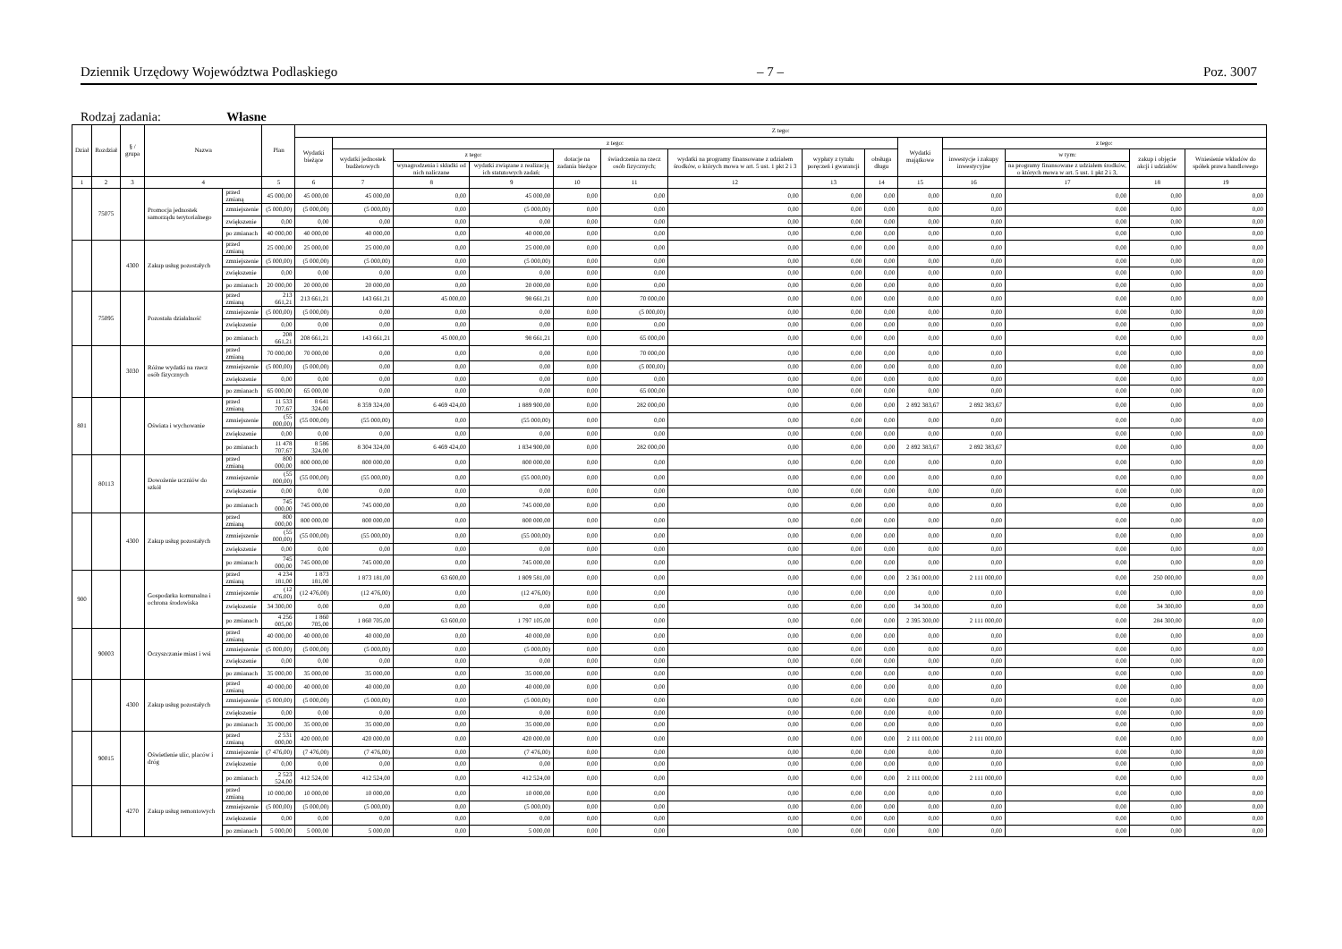Dziennik Urzędowy Województwa Podlaskiego – 7 – Poz. 3007
Rodzaj zadania: Własne
| Dział | Rozdział | § / grupa | Nazwa | | Plan | Z tego: | | | | | | | | | | | | | |
| --- | --- | --- | --- | --- | --- | --- | --- | --- | --- | --- | --- | --- | --- | --- | --- | --- | --- | --- | --- |
| | | | | | | Wydatki bieżące | z tego: | | | | | | | | Wydatki majątkowe | z tego: | | | |
| | | | | | | | wydatki jednostek budżetowych | z tego: | | dotacje na zadania bieżące | świadczenia na rzecz osób fizycznych; | wydatki na programy finansowane z udziałem środków, o których mowa w art. 5 ust. 1 pkt 2 i 3 | wypłaty z tytułu poręczeń i gwarancji | obsługa długu | | inwestycje i zakupy inwestycyjne | w tym: | zakup i objęcie akcji i udziałów | Wniesienie wkładów do spółek prawa handlowego |
| | | | | | | | | wynagrodzenia i składki od nich naliczane | wydatki związane z realizacją ich statutowych zadań; | | | | | | | | na programy finansowane z udziałem środków, o których mowa w art. 5 ust. 1 pkt 2 i 3, | | |
| 1 | 2 | 3 | 4 | | 5 | 6 | 7 | 8 | 9 | 10 | 11 | 12 | 13 | 14 | 15 | 16 | 17 | 18 | 19 |
| | 75075 | | Promocja jednostek samorządu terytorialnego | przed zmianą | 45 000,00 | 45 000,00 | 45 000,00 | 0,00 | 45 000,00 | 0,00 | 0,00 | 0,00 | 0,00 | 0,00 | 0,00 | 0,00 | 0,00 | 0,00 | 0,00 |
| | | | | zmniejszenie | (5 000,00) | (5 000,00) | (5 000,00) | 0,00 | (5 000,00) | 0,00 | 0,00 | 0,00 | 0,00 | 0,00 | 0,00 | 0,00 | 0,00 | 0,00 | 0,00 |
| | | | | zwiększenie | 0,00 | 0,00 | 0,00 | 0,00 | 0,00 | 0,00 | 0,00 | 0,00 | 0,00 | 0,00 | 0,00 | 0,00 | 0,00 | 0,00 | 0,00 |
| | | | | po zmianach | 40 000,00 | 40 000,00 | 40 000,00 | 0,00 | 40 000,00 | 0,00 | 0,00 | 0,00 | 0,00 | 0,00 | 0,00 | 0,00 | 0,00 | 0,00 | 0,00 |
| | | 4300 | Zakup usług pozostałych | przed zmianą | 25 000,00 | 25 000,00 | 25 000,00 | 0,00 | 25 000,00 | 0,00 | 0,00 | 0,00 | 0,00 | 0,00 | 0,00 | 0,00 | 0,00 | 0,00 | 0,00 |
| | | | | zmniejszenie | (5 000,00) | (5 000,00) | (5 000,00) | 0,00 | (5 000,00) | 0,00 | 0,00 | 0,00 | 0,00 | 0,00 | 0,00 | 0,00 | 0,00 | 0,00 | 0,00 |
| | | | | zwiększenie | 0,00 | 0,00 | 0,00 | 0,00 | 0,00 | 0,00 | 0,00 | 0,00 | 0,00 | 0,00 | 0,00 | 0,00 | 0,00 | 0,00 | 0,00 |
| | | | | po zmianach | 20 000,00 | 20 000,00 | 20 000,00 | 0,00 | 20 000,00 | 0,00 | 0,00 | 0,00 | 0,00 | 0,00 | 0,00 | 0,00 | 0,00 | 0,00 | 0,00 |
| | 75095 | | Pozostała działalność | przed zmianą | 213 661,21 | 213 661,21 | 143 661,21 | 45 000,00 | 98 661,21 | 0,00 | 70 000,00 | 0,00 | 0,00 | 0,00 | 0,00 | 0,00 | 0,00 | 0,00 | 0,00 |
| | | | | zmniejszenie | (5 000,00) | (5 000,00) | 0,00 | 0,00 | 0,00 | 0,00 | (5 000,00) | 0,00 | 0,00 | 0,00 | 0,00 | 0,00 | 0,00 | 0,00 | 0,00 |
| | | | | zwiększenie | 0,00 | 0,00 | 0,00 | 0,00 | 0,00 | 0,00 | 0,00 | 0,00 | 0,00 | 0,00 | 0,00 | 0,00 | 0,00 | 0,00 | 0,00 |
| | | | | po zmianach | 208 661,21 | 208 661,21 | 143 661,21 | 45 000,00 | 98 661,21 | 0,00 | 65 000,00 | 0,00 | 0,00 | 0,00 | 0,00 | 0,00 | 0,00 | 0,00 | 0,00 |
| | | 3030 | Różne wydatki na rzecz osób fizycznych | przed zmianą | 70 000,00 | 70 000,00 | 0,00 | 0,00 | 0,00 | 0,00 | 70 000,00 | 0,00 | 0,00 | 0,00 | 0,00 | 0,00 | 0,00 | 0,00 | 0,00 |
| | | | | zmniejszenie | (5 000,00) | (5 000,00) | 0,00 | 0,00 | 0,00 | 0,00 | (5 000,00) | 0,00 | 0,00 | 0,00 | 0,00 | 0,00 | 0,00 | 0,00 | 0,00 |
| | | | | zwiększenie | 0,00 | 0,00 | 0,00 | 0,00 | 0,00 | 0,00 | 0,00 | 0,00 | 0,00 | 0,00 | 0,00 | 0,00 | 0,00 | 0,00 | 0,00 |
| | | | | po zmianach | 65 000,00 | 65 000,00 | 0,00 | 0,00 | 0,00 | 0,00 | 65 000,00 | 0,00 | 0,00 | 0,00 | 0,00 | 0,00 | 0,00 | 0,00 | 0,00 |
| 801 | | | Oświata i wychowanie | przed zmianą | 11 533 707,67 | 8 641 324,00 | 8 359 324,00 | 6 469 424,00 | 1 889 900,00 | 0,00 | 282 000,00 | 0,00 | 0,00 | 0,00 | 2 892 383,67 | 2 892 383,67 | 0,00 | 0,00 | 0,00 |
| | | | | zmniejszenie | (55 000,00) | (55 000,00) | (55 000,00) | 0,00 | (55 000,00) | 0,00 | 0,00 | 0,00 | 0,00 | 0,00 | 0,00 | 0,00 | 0,00 | 0,00 | 0,00 |
| | | | | zwiększenie | 0,00 | 0,00 | 0,00 | 0,00 | 0,00 | 0,00 | 0,00 | 0,00 | 0,00 | 0,00 | 0,00 | 0,00 | 0,00 | 0,00 | 0,00 |
| | | | | po zmianach | 11 478 707,67 | 8 586 324,00 | 8 304 324,00 | 6 469 424,00 | 1 834 900,00 | 0,00 | 282 000,00 | 0,00 | 0,00 | 0,00 | 2 892 383,67 | 2 892 383,67 | 0,00 | 0,00 | 0,00 |
| | 80113 | | Dowożenie uczniów do szkół | przed zmianą | 800 000,00 | 800 000,00 | 800 000,00 | 0,00 | 800 000,00 | 0,00 | 0,00 | 0,00 | 0,00 | 0,00 | 0,00 | 0,00 | 0,00 | 0,00 | 0,00 |
| | | | | zmniejszenie | (55 000,00) | (55 000,00) | (55 000,00) | 0,00 | (55 000,00) | 0,00 | 0,00 | 0,00 | 0,00 | 0,00 | 0,00 | 0,00 | 0,00 | 0,00 | 0,00 |
| | | | | zwiększenie | 0,00 | 0,00 | 0,00 | 0,00 | 0,00 | 0,00 | 0,00 | 0,00 | 0,00 | 0,00 | 0,00 | 0,00 | 0,00 | 0,00 | 0,00 |
| | | | | po zmianach | 745 000,00 | 745 000,00 | 745 000,00 | 0,00 | 745 000,00 | 0,00 | 0,00 | 0,00 | 0,00 | 0,00 | 0,00 | 0,00 | 0,00 | 0,00 | 0,00 |
| | | 4300 | Zakup usług pozostałych | przed zmianą | 800 000,00 | 800 000,00 | 800 000,00 | 0,00 | 800 000,00 | 0,00 | 0,00 | 0,00 | 0,00 | 0,00 | 0,00 | 0,00 | 0,00 | 0,00 | 0,00 |
| | | | | zmniejszenie | (55 000,00) | (55 000,00) | (55 000,00) | 0,00 | (55 000,00) | 0,00 | 0,00 | 0,00 | 0,00 | 0,00 | 0,00 | 0,00 | 0,00 | 0,00 | 0,00 |
| | | | | zwiększenie | 0,00 | 0,00 | 0,00 | 0,00 | 0,00 | 0,00 | 0,00 | 0,00 | 0,00 | 0,00 | 0,00 | 0,00 | 0,00 | 0,00 | 0,00 |
| | | | | po zmianach | 745 000,00 | 745 000,00 | 745 000,00 | 0,00 | 745 000,00 | 0,00 | 0,00 | 0,00 | 0,00 | 0,00 | 0,00 | 0,00 | 0,00 | 0,00 | 0,00 |
| 900 | | | Gospodarka komunalna i ochrona środowiska | przed zmianą | 4 234 181,00 | 1 873 181,00 | 1 873 181,00 | 63 600,00 | 1 809 581,00 | 0,00 | 0,00 | 0,00 | 0,00 | 0,00 | 2 361 000,00 | 2 111 000,00 | 0,00 | 250 000,00 | 0,00 |
| | | | | zmniejszenie | (12 476,00) | (12 476,00) | (12 476,00) | 0,00 | (12 476,00) | 0,00 | 0,00 | 0,00 | 0,00 | 0,00 | 0,00 | 0,00 | 0,00 | 0,00 | 0,00 |
| | | | | zwiększenie | 34 300,00 | 0,00 | 0,00 | 0,00 | 0,00 | 0,00 | 0,00 | 0,00 | 0,00 | 0,00 | 34 300,00 | 0,00 | 0,00 | 34 300,00 | 0,00 |
| | | | | po zmianach | 4 256 005,00 | 1 860 705,00 | 1 860 705,00 | 63 600,00 | 1 797 105,00 | 0,00 | 0,00 | 0,00 | 0,00 | 0,00 | 2 395 300,00 | 2 111 000,00 | 0,00 | 284 300,00 | 0,00 |
| | 90003 | | Oczyszczanie miast i wsi | przed zmianą | 40 000,00 | 40 000,00 | 40 000,00 | 0,00 | 40 000,00 | 0,00 | 0,00 | 0,00 | 0,00 | 0,00 | 0,00 | 0,00 | 0,00 | 0,00 | 0,00 |
| | | | | zmniejszenie | (5 000,00) | (5 000,00) | (5 000,00) | 0,00 | (5 000,00) | 0,00 | 0,00 | 0,00 | 0,00 | 0,00 | 0,00 | 0,00 | 0,00 | 0,00 | 0,00 |
| | | | | zwiększenie | 0,00 | 0,00 | 0,00 | 0,00 | 0,00 | 0,00 | 0,00 | 0,00 | 0,00 | 0,00 | 0,00 | 0,00 | 0,00 | 0,00 | 0,00 |
| | | | | po zmianach | 35 000,00 | 35 000,00 | 35 000,00 | 0,00 | 35 000,00 | 0,00 | 0,00 | 0,00 | 0,00 | 0,00 | 0,00 | 0,00 | 0,00 | 0,00 | 0,00 |
| | | 4300 | Zakup usług pozostałych | przed zmianą | 40 000,00 | 40 000,00 | 40 000,00 | 0,00 | 40 000,00 | 0,00 | 0,00 | 0,00 | 0,00 | 0,00 | 0,00 | 0,00 | 0,00 | 0,00 | 0,00 |
| | | | | zmniejszenie | (5 000,00) | (5 000,00) | (5 000,00) | 0,00 | (5 000,00) | 0,00 | 0,00 | 0,00 | 0,00 | 0,00 | 0,00 | 0,00 | 0,00 | 0,00 | 0,00 |
| | | | | zwiększenie | 0,00 | 0,00 | 0,00 | 0,00 | 0,00 | 0,00 | 0,00 | 0,00 | 0,00 | 0,00 | 0,00 | 0,00 | 0,00 | 0,00 | 0,00 |
| | | | | po zmianach | 35 000,00 | 35 000,00 | 35 000,00 | 0,00 | 35 000,00 | 0,00 | 0,00 | 0,00 | 0,00 | 0,00 | 0,00 | 0,00 | 0,00 | 0,00 | 0,00 |
| | 90015 | | Oświetlenie ulic, placów i dróg | przed zmianą | 2 531 000,00 | 420 000,00 | 420 000,00 | 0,00 | 420 000,00 | 0,00 | 0,00 | 0,00 | 0,00 | 0,00 | 2 111 000,00 | 2 111 000,00 | 0,00 | 0,00 | 0,00 |
| | | | | zmniejszenie | (7 476,00) | (7 476,00) | (7 476,00) | 0,00 | (7 476,00) | 0,00 | 0,00 | 0,00 | 0,00 | 0,00 | 0,00 | 0,00 | 0,00 | 0,00 | 0,00 |
| | | | | zwiększenie | 0,00 | 0,00 | 0,00 | 0,00 | 0,00 | 0,00 | 0,00 | 0,00 | 0,00 | 0,00 | 0,00 | 0,00 | 0,00 | 0,00 | 0,00 |
| | | | | po zmianach | 2 523 524,00 | 412 524,00 | 412 524,00 | 0,00 | 412 524,00 | 0,00 | 0,00 | 0,00 | 0,00 | 0,00 | 2 111 000,00 | 2 111 000,00 | 0,00 | 0,00 | 0,00 |
| | | 4270 | Zakup usług remontowych | przed zmianą | 10 000,00 | 10 000,00 | 10 000,00 | 0,00 | 10 000,00 | 0,00 | 0,00 | 0,00 | 0,00 | 0,00 | 0,00 | 0,00 | 0,00 | 0,00 | 0,00 |
| | | | | zmniejszenie | (5 000,00) | (5 000,00) | (5 000,00) | 0,00 | (5 000,00) | 0,00 | 0,00 | 0,00 | 0,00 | 0,00 | 0,00 | 0,00 | 0,00 | 0,00 | 0,00 |
| | | | | zwiększenie | 0,00 | 0,00 | 0,00 | 0,00 | 0,00 | 0,00 | 0,00 | 0,00 | 0,00 | 0,00 | 0,00 | 0,00 | 0,00 | 0,00 | 0,00 |
| | | | | po zmianach | 5 000,00 | 5 000,00 | 5 000,00 | 0,00 | 5 000,00 | 0,00 | 0,00 | 0,00 | 0,00 | 0,00 | 0,00 | 0,00 | 0,00 | 0,00 | 0,00 |